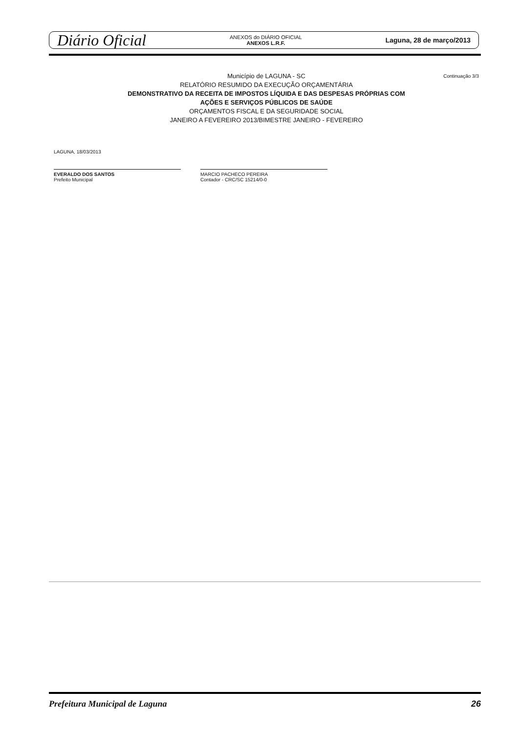Diário Oficial
ANEXOS do DIÁRIO OFICIAL
ANEXOS L.R.F.
Laguna, 28 de março/2013
Continuação 3/3
Município de LAGUNA - SC
RELATÓRIO RESUMIDO DA EXECUÇÃO ORÇAMENTÁRIA
DEMONSTRATIVO DA RECEITA DE IMPOSTOS LÍQUIDA E DAS DESPESAS PRÓPRIAS COM
AÇÕES E SERVIÇOS PÚBLICOS DE SAÚDE
ORÇAMENTOS FISCAL E DA SEGURIDADE SOCIAL
JANEIRO A FEVEREIRO 2013/BIMESTRE JANEIRO - FEVEREIRO
LAGUNA, 18/03/2013
EVERALDO DOS SANTOS
Prefeito Municipal
MARCIO PACHECO PEREIRA
Contador - CRC/SC 15214/0-0
Prefeitura Municipal de Laguna 26